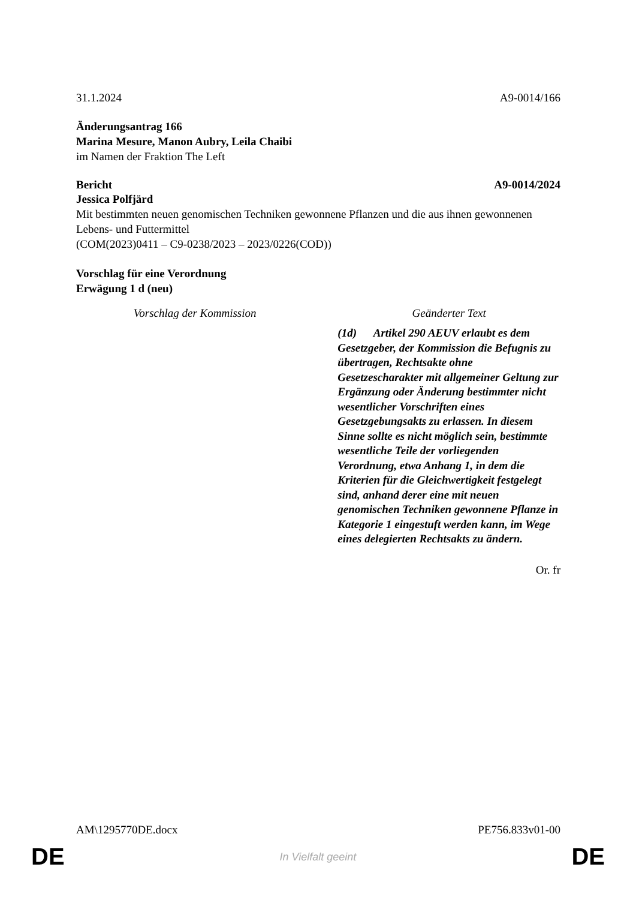31.1.2024 A9-0014/166
Änderungsantrag 166
Marina Mesure, Manon Aubry, Leila Chaibi
im Namen der Fraktion The Left
Bericht A9-0014/2024
Jessica Polfjärd
Mit bestimmten neuen genomischen Techniken gewonnene Pflanzen und die aus ihnen gewonnenen Lebens- und Futtermittel
(COM(2023)0411 – C9-0238/2023 – 2023/0226(COD))
Vorschlag für eine Verordnung
Erwägung 1 d (neu)
| Vorschlag der Kommission | Geänderter Text |
| --- | --- |
| | (1d) Artikel 290 AEUV erlaubt es dem Gesetzgeber, der Kommission die Befugnis zu übertragen, Rechtsakte ohne Gesetzescharakter mit allgemeiner Geltung zur Ergänzung oder Änderung bestimmter nicht wesentlicher Vorschriften eines Gesetzgebungsakts zu erlassen. In diesem Sinne sollte es nicht möglich sein, bestimmte wesentliche Teile der vorliegenden Verordnung, etwa Anhang 1, in dem die Kriterien für die Gleichwertigkeit festgelegt sind, anhand derer eine mit neuen genomischen Techniken gewonnene Pflanze in Kategorie 1 eingestuft werden kann, im Wege eines delegierten Rechtsakts zu ändern. |
Or. fr
AM\1295770DE.docx PE756.833v01-00
DE
In Vielfalt geeint DE